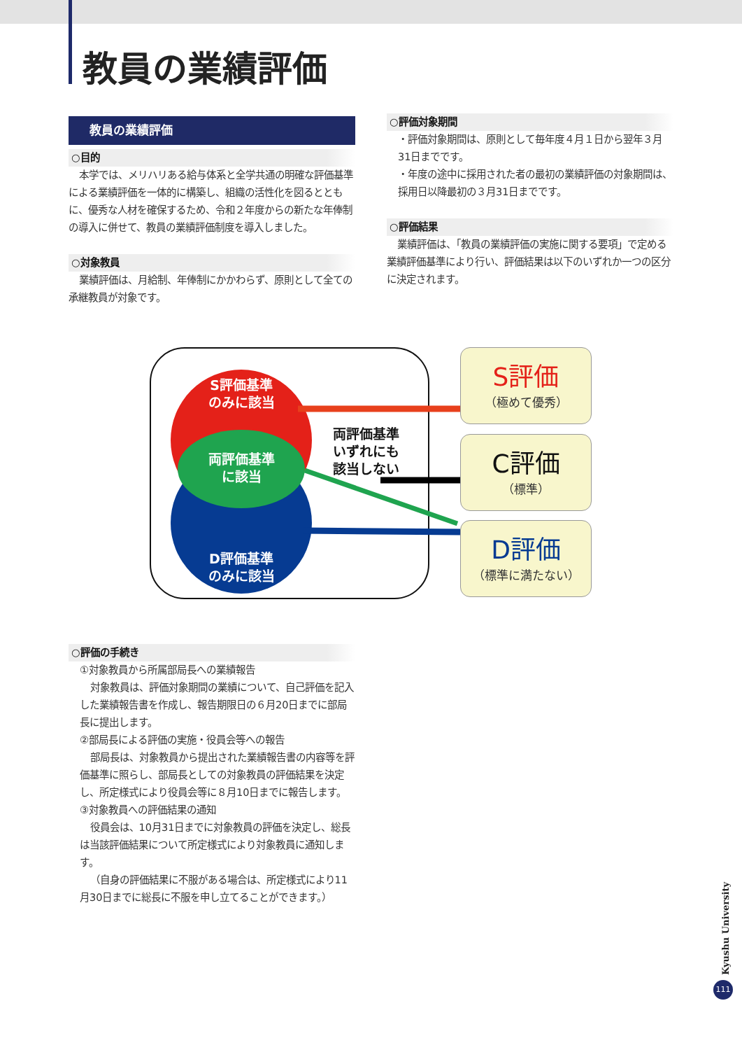教員の業績評価
教員の業績評価
○目的
本学では、メリハリある給与体系と全学共通の明確な評価基準による業績評価を一体的に構築し、組織の活性化を図るとともに、優秀な人材を確保するため、令和２年度からの新たな年俸制の導入に併せて、教員の業績評価制度を導入しました。
○対象教員
業績評価は、月給制、年俸制にかかわらず、原則として全ての承継教員が対象です。
○評価対象期間
・評価対象期間は、原則として毎年度４月１日から翌年３月31日までです。
・年度の途中に採用された者の最初の業績評価の対象期間は、採用日以降最初の３月31日までです。
○評価結果
業績評価は、「教員の業績評価の実施に関する要項」で定める業績評価基準により行い、評価結果は以下のいずれか一つの区分に決定されます。
S評価基準
のみに該当
D評価基準
のみに該当
両評価基準
に該当
両評価基準
いずれにも
該当しない
S評価
（極めて優秀）
C評価
（標準）
D評価
（標準に満たない）
○評価の手続き
①対象教員から所属部局長への業績報告
対象教員は、評価対象期間の業績について、自己評価を記入した業績報告書を作成し、報告期限日の６月20日までに部局長に提出します。
②部局長による評価の実施・役員会等への報告
部局長は、対象教員から提出された業績報告書の内容等を評価基準に照らし、部局長としての対象教員の評価結果を決定し、所定様式により役員会等に８月10日までに報告します。
③対象教員への評価結果の通知
役員会は、10月31日までに対象教員の評価を決定し、総長は当該評価結果について所定様式により対象教員に通知します。
（自身の評価結果に不服がある場合は、所定様式により11月30日までに総長に不服を申し立てることができます。）
Kyushu University
111